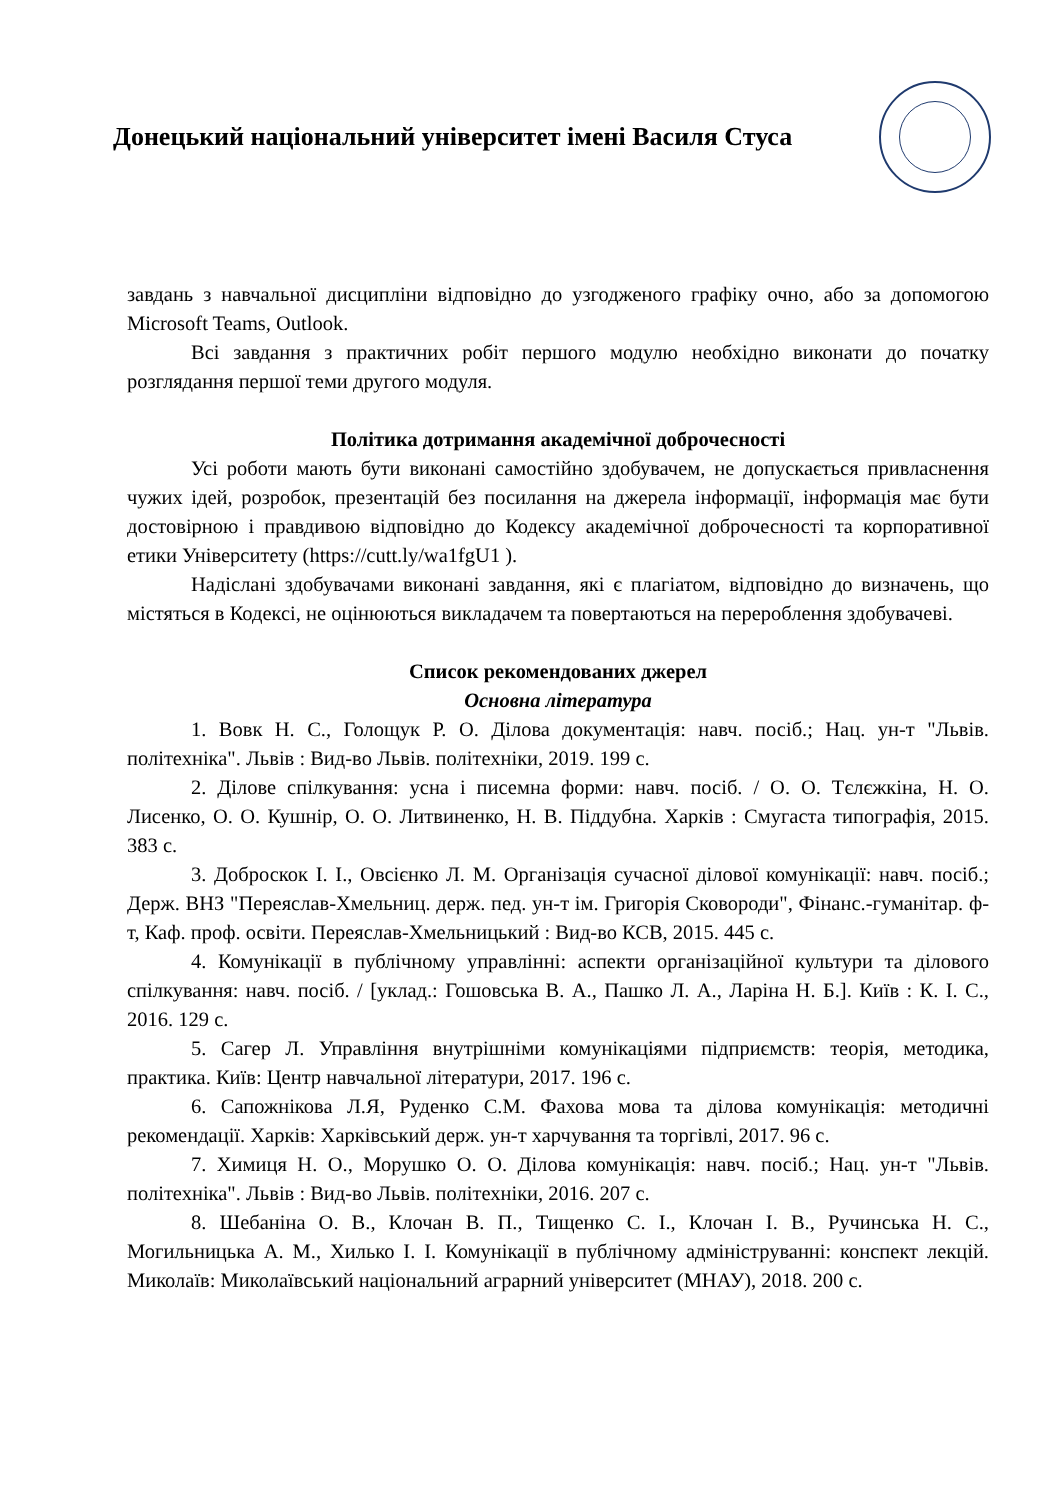Донецький національний університет імені Василя Стуса
завдань з навчальної дисципліни відповідно до узгодженого графіку очно, або за допомогою Microsoft Teams, Outlook.
Всі завдання з практичних робіт першого модулю необхідно виконати до початку розглядання першої теми другого модуля.
Політика дотримання академічної доброчесності
Усі роботи мають бути виконані самостійно здобувачем, не допускається привласнення чужих ідей, розробок, презентацій без посилання на джерела інформації, інформація має бути достовірною і правдивою відповідно до Кодексу академічної доброчесності та корпоративної етики Університету (https://cutt.ly/wa1fgU1 ).
Надіслані здобувачами виконані завдання, які є плагіатом, відповідно до визначень, що містяться в Кодексі, не оцінюються викладачем та повертаються на перероблення здобувачеві.
Список рекомендованих джерел
Основна література
1. Вовк Н. С., Голощук Р. О. Ділова документація: навч. посіб.; Нац. ун-т "Львів. політехніка". Львів : Вид-во Львів. політехніки, 2019. 199 с.
2. Ділове спілкування: усна і писемна форми: навч. посіб. / О. О. Тєлєжкіна, Н. О. Лисенко, О. О. Кушнір, О. О. Литвиненко, Н. В. Піддубна. Харків : Смугаста типографія, 2015. 383 с.
3. Доброскок І. І., Овсієнко Л. М. Організація сучасної ділової комунікації: навч. посіб.; Держ. ВНЗ "Переяслав-Хмельниц. держ. пед. ун-т ім. Григорія Сковороди", Фінанс.-гуманітар. ф-т, Каф. проф. освіти. Переяслав-Хмельницький : Вид-во КСВ, 2015. 445 с.
4. Комунікації в публічному управлінні: аспекти організаційної культури та ділового спілкування: навч. посіб. / [уклад.: Гошовська В. А., Пашко Л. А., Ларіна Н. Б.]. Київ : К. І. С., 2016. 129 с.
5. Сагер Л. Управління внутрішніми комунікаціями підприємств: теорія, методика, практика. Київ: Центр навчальної літератури, 2017. 196 с.
6. Сапожнікова Л.Я, Руденко С.М. Фахова мова та ділова комунікація: методичні рекомендації. Харків: Харківський держ. ун-т харчування та торгівлі, 2017. 96 с.
7. Химиця Н. О., Морушко О. О. Ділова комунікація: навч. посіб.; Нац. ун-т "Львів. політехніка". Львів : Вид-во Львів. політехніки, 2016. 207 с.
8. Шебаніна О. В., Клочан В. П., Тищенко С. І., Клочан І. В., Ручинська Н. С., Могильницька А. М., Хилько І. І. Комунікації в публічному адмініструванні: конспект лекцій. Миколаїв: Миколаївський національний аграрний університет (МНАУ), 2018. 200 с.